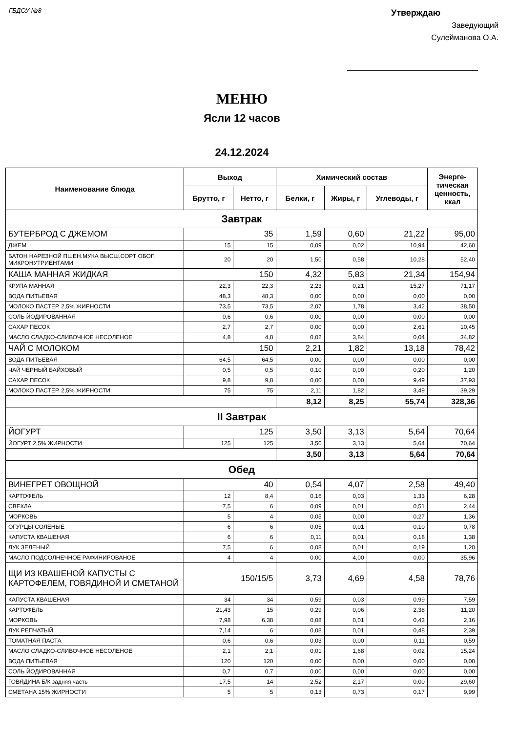ГБДОУ №8
Утверждаю
Заведующий
Сулейманова О.А.
МЕНЮ
Ясли 12 часов
24.12.2024
| Наименование блюда | Выход | | Химический состав | | | Энерге- тическая ценность, ккал |
| --- | --- | --- | --- | --- | --- | --- |
| | Брутто, г | Нетто, г | Белки, г | Жиры, г | Углеводы, г | |
| Завтрак | | | | | | |
| БУТЕРБРОД С ДЖЕМОМ | 35 | | 1,59 | 0,60 | 21,22 | 95,00 |
| ДЖЕМ | 15 | 15 | 0,09 | 0,02 | 10,94 | 42,60 |
| БАТОН НАРЕЗНОЙ ПШЕН.МУКА ВЫСШ.СОРТ ОБОГ. МИКРОНУТРИЕНТАМИ | 20 | 20 | 1,50 | 0,58 | 10,28 | 52,40 |
| КАША МАННАЯ ЖИДКАЯ | 150 | | 4,32 | 5,83 | 21,34 | 154,94 |
| КРУПА МАННАЯ | 22,3 | 22,3 | 2,23 | 0,21 | 15,27 | 71,17 |
| ВОДА ПИТЬЕВАЯ | 48,3 | 48,3 | 0,00 | 0,00 | 0,00 | 0,00 |
| МОЛОКО ПАСТЕР. 2,5% ЖИРНОСТИ | 73,5 | 73,5 | 2,07 | 1,78 | 3,42 | 38,50 |
| СОЛЬ ЙОДИРОВАННАЯ | 0,6 | 0,6 | 0,00 | 0,00 | 0,00 | 0,00 |
| САХАР ПЕСОК | 2,7 | 2,7 | 0,00 | 0,00 | 2,61 | 10,45 |
| МАСЛО СЛАДКО-СЛИВОЧНОЕ НЕСОЛЕНОЕ | 4,8 | 4,8 | 0,02 | 3,84 | 0,04 | 34,82 |
| ЧАЙ С МОЛОКОМ | 150 | | 2,21 | 1,82 | 13,18 | 78,42 |
| ВОДА ПИТЬЕВАЯ | 64,5 | 64,5 | 0,00 | 0,00 | 0,00 | 0,00 |
| ЧАЙ ЧЕРНЫЙ БАЙХОВЫЙ | 0,5 | 0,5 | 0,10 | 0,00 | 0,20 | 1,20 |
| САХАР ПЕСОК | 9,8 | 9,8 | 0,00 | 0,00 | 9,49 | 37,93 |
| МОЛОКО ПАСТЕР. 2,5% ЖИРНОСТИ | 75 | 75 | 2,11 | 1,82 | 3,49 | 39,29 |
| | | | 8,12 | 8,25 | 55,74 | 328,36 |
| II Завтрак | | | | | | |
| ЙОГУРТ | 125 | | 3,50 | 3,13 | 5,64 | 70,64 |
| ЙОГУРТ 2,5% ЖИРНОСТИ | 125 | 125 | 3,50 | 3,13 | 5,64 | 70,64 |
| | | | 3,50 | 3,13 | 5,64 | 70,64 |
| Обед | | | | | | |
| ВИНЕГРЕТ ОВОЩНОЙ | 40 | | 0,54 | 4,07 | 2,58 | 49,40 |
| КАРТОФЕЛЬ | 12 | 8,4 | 0,16 | 0,03 | 1,33 | 6,28 |
| СВЕКЛА | 7,5 | 6 | 0,09 | 0,01 | 0,51 | 2,44 |
| МОРКОВЬ | 5 | 4 | 0,05 | 0,00 | 0,27 | 1,36 |
| ОГУРЦЫ СОЛЕНЫЕ | 6 | 6 | 0,05 | 0,01 | 0,10 | 0,78 |
| КАПУСТА КВАШЕНАЯ | 6 | 6 | 0,11 | 0,01 | 0,18 | 1,38 |
| ЛУК ЗЕЛЕНЫЙ | 7,5 | 6 | 0,08 | 0,01 | 0,19 | 1,20 |
| МАСЛО ПОДСОЛНЕЧНОЕ РАФИНИРОВАНОЕ | 4 | 4 | 0,00 | 4,00 | 0,00 | 35,96 |
| ЩИ ИЗ КВАШЕНОЙ КАПУСТЫ С КАРТОФЕЛЕМ, ГОВЯДИНОЙ И СМЕТАНОЙ | 150/15/5 | | 3,73 | 4,69 | 4,58 | 78,76 |
| КАПУСТА КВАШЕНАЯ | 34 | 34 | 0,59 | 0,03 | 0,99 | 7,59 |
| КАРТОФЕЛЬ | 21,43 | 15 | 0,29 | 0,06 | 2,38 | 11,20 |
| МОРКОВЬ | 7,98 | 6,38 | 0,08 | 0,01 | 0,43 | 2,16 |
| ЛУК РЕПЧАТЫЙ | 7,14 | 6 | 0,08 | 0,01 | 0,48 | 2,39 |
| ТОМАТНАЯ ПАСТА | 0,6 | 0,6 | 0,03 | 0,00 | 0,11 | 0,59 |
| МАСЛО СЛАДКО-СЛИВОЧНОЕ НЕСОЛЕНОЕ | 2,1 | 2,1 | 0,01 | 1,68 | 0,02 | 15,24 |
| ВОДА ПИТЬЕВАЯ | 120 | 120 | 0,00 | 0,00 | 0,00 | 0,00 |
| СОЛЬ ЙОДИРОВАННАЯ | 0,7 | 0,7 | 0,00 | 0,00 | 0,00 | 0,00 |
| ГОВЯДИНА Б/К задняя часть | 17,5 | 14 | 2,52 | 2,17 | 0,00 | 29,60 |
| СМЕТАНА 15% ЖИРНОСТИ | 5 | 5 | 0,13 | 0,73 | 0,17 | 9,99 |